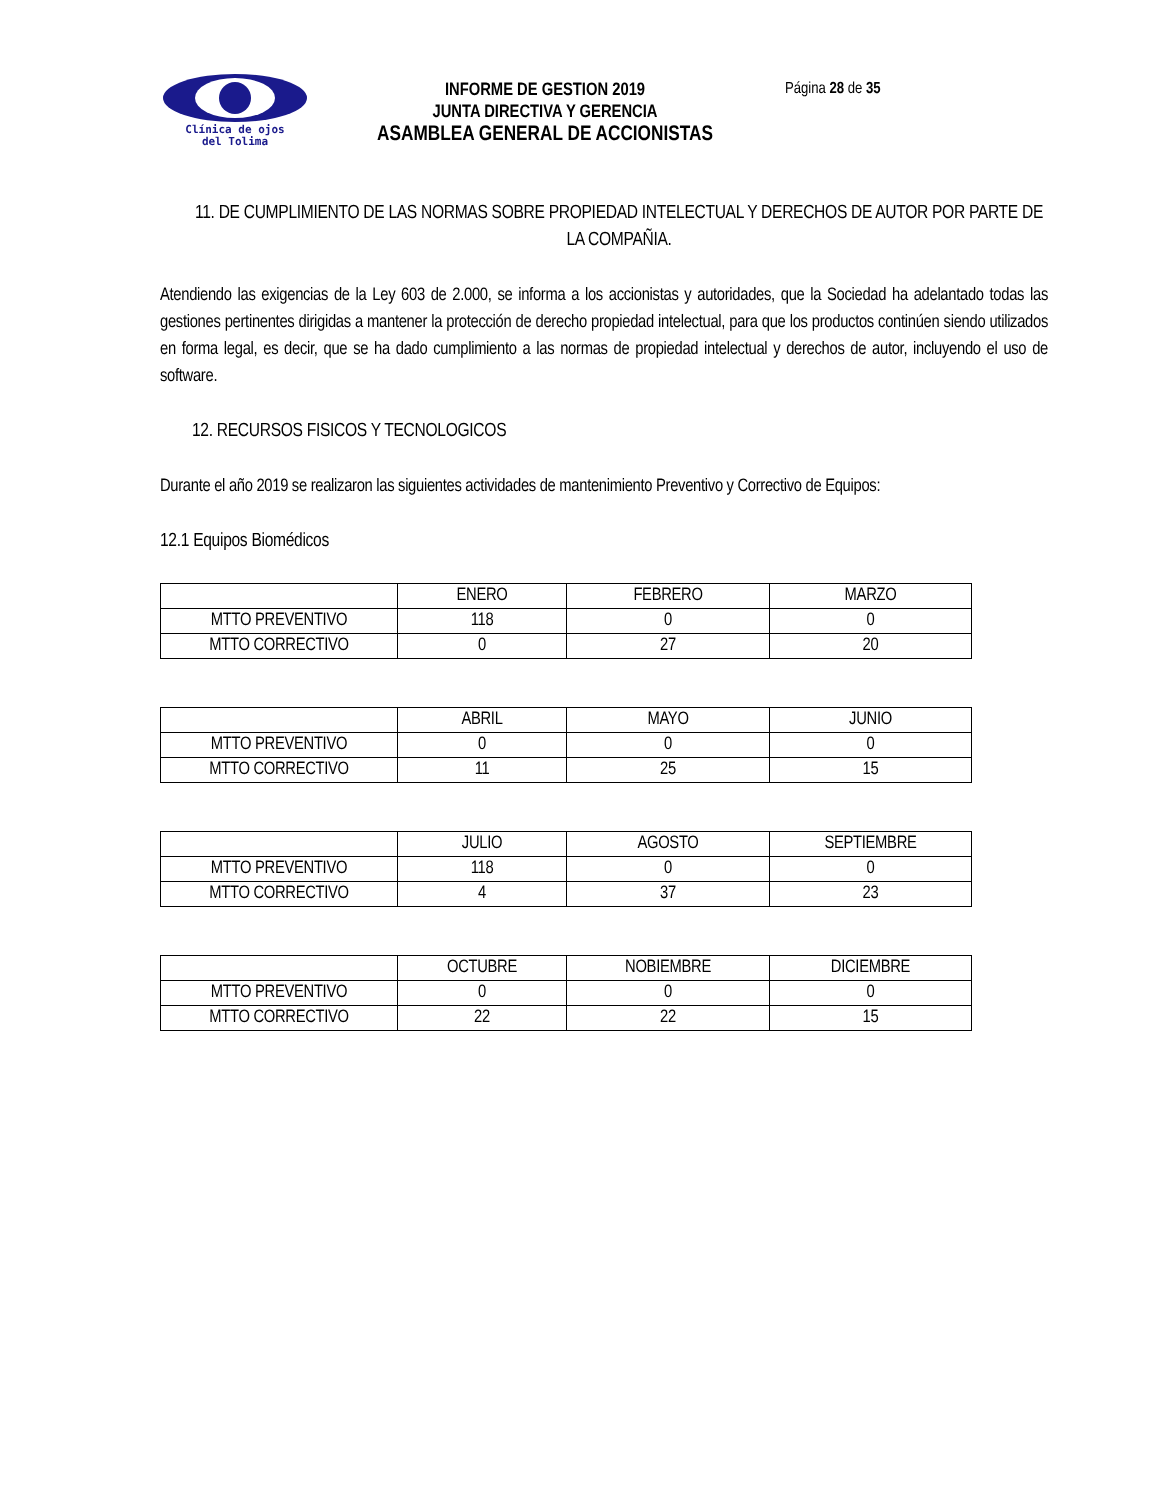Clínica de ojos
del Tolima
INFORME DE GESTION 2019
JUNTA DIRECTIVA Y GERENCIA
ASAMBLEA GENERAL DE ACCIONISTAS
Página 28 de 35
11. DE CUMPLIMIENTO DE LAS NORMAS SOBRE PROPIEDAD INTELECTUAL Y DERECHOS DE AUTOR POR PARTE DE LA COMPAÑIA.
Atendiendo las exigencias de la Ley 603 de 2.000, se informa a los accionistas y autoridades, que la Sociedad ha adelantado todas las gestiones pertinentes dirigidas a mantener la protección de derecho propiedad intelectual, para que los productos continúen siendo utilizados en forma legal, es decir, que se ha dado cumplimiento a las normas de propiedad intelectual y derechos de autor, incluyendo el uso de software.
12. RECURSOS FISICOS Y TECNOLOGICOS
Durante el año 2019 se realizaron las siguientes actividades de mantenimiento Preventivo y Correctivo de Equipos:
12.1 Equipos Biomédicos
| | ENERO | FEBRERO | MARZO |
| MTTO PREVENTIVO | 118 | 0 | 0 |
| MTTO CORRECTIVO | 0 | 27 | 20 |
| | ABRIL | MAYO | JUNIO |
| MTTO PREVENTIVO | 0 | 0 | 0 |
| MTTO CORRECTIVO | 11 | 25 | 15 |
| | JULIO | AGOSTO | SEPTIEMBRE |
| MTTO PREVENTIVO | 118 | 0 | 0 |
| MTTO CORRECTIVO | 4 | 37 | 23 |
| | OCTUBRE | NOBIEMBRE | DICIEMBRE |
| MTTO PREVENTIVO | 0 | 0 | 0 |
| MTTO CORRECTIVO | 22 | 22 | 15 |